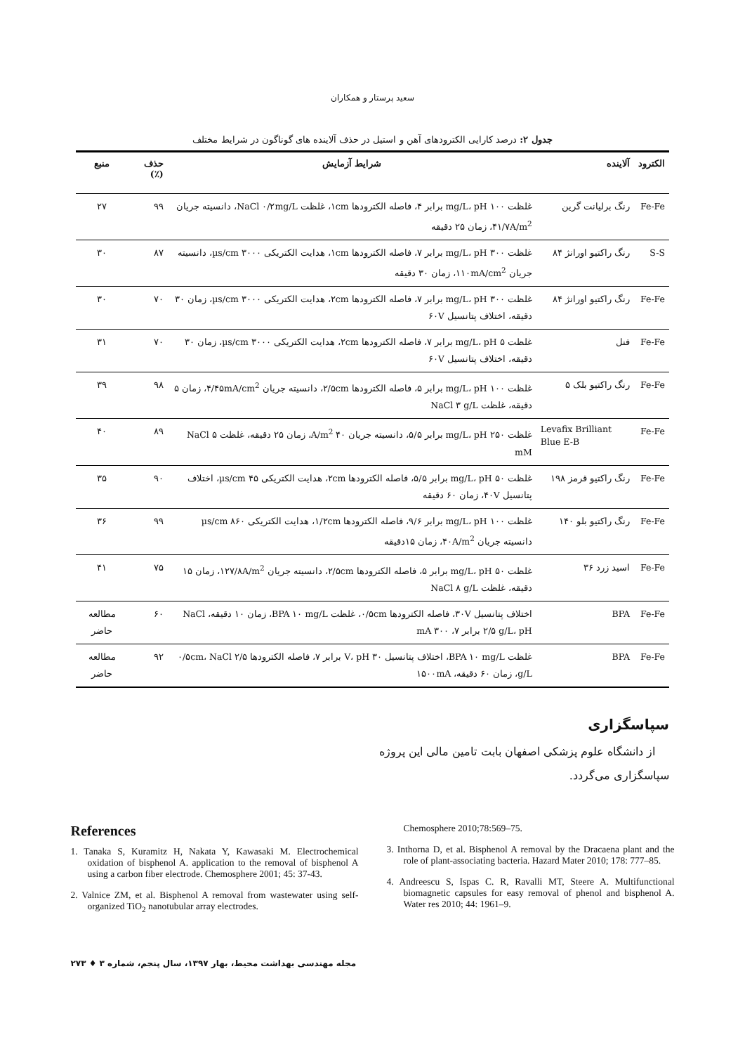سعید پرستار و همکاران
جدول ۲: درصد کارایی الکترودهای آهن و استیل در حذف آلاینده های گوناگون در شرایط مختلف
| الکترود | آلاینده | شرایط آزمایش | حذف (٪) | منبع |
| --- | --- | --- | --- | --- |
| Fe-Fe | رنگ برلیانت گرین | غلظت ۱۰۰ mg/L، pH برابر ۴، فاصله الکترودها ۱cm، غلظت NaCl ۰/۲mg/L، دانسیته جریان ۴۱/۷A/m<sup>2</sup>، زمان ۲۵ دقیقه | ۹۹ | ۲۷ |
| S-S | رنگ راکتیو اورانژ ۸۴ | غلظت ۳۰۰ mg/L، pH برابر ۷، فاصله الکترودها ۱cm، هدایت الکتریکی ۳۰۰۰ µs/cm، دانسیته جریان ۱۱۰mA/cm<sup>2</sup>، زمان ۳۰ دقیقه | ۸۷ | ۳۰ |
| Fe-Fe | رنگ راکتیو اورانژ ۸۴ | غلظت ۳۰۰ mg/L، pH برابر ۷، فاصله الکترودها ۲cm، هدایت الکتریکی ۳۰۰۰ µs/cm، زمان ۳۰ دقیقه، اختلاف پتانسیل ۶۰V | ۷۰ | ۳۰ |
| Fe-Fe | فنل | غلظت ۵ mg/L، pH برابر ۷، فاصله الکترودها ۲cm، هدایت الکتریکی ۳۰۰۰ µs/cm، زمان ۳۰ دقیقه، اختلاف پتانسیل ۶۰V | ۷۰ | ۳۱ |
| Fe-Fe | رنگ راکتیو بلک ۵ | غلظت ۱۰۰ mg/L، pH برابر ۵، فاصله الکترودها ۲/۵cm، دانسیته جریان ۴/۴۵mA/cm<sup>2</sup>، زمان ۵ دقیقه، غلظت NaCl ۳ g/L | ۹۸ | ۳۹ |
| Fe-Fe | Levafix Brilliant Blue E-B | غلظت ۲۵۰ mg/L، pH برابر ۵/۵، دانسیته جریان ۴۰ A/m<sup>2</sup>، زمان ۲۵ دقیقه، غلظت NaCl ۵ mM | ۸۹ | ۴۰ |
| Fe-Fe | رنگ راکتیو قرمز ۱۹۸ | غلظت ۵۰ mg/L، pH برابر ۵/۵، فاصله الکترودها ۲cm، هدایت الکتریکی ۴۵ µs/cm، اختلاف پتانسیل ۴۰V، زمان ۶۰ دقیقه | ۹۰ | ۳۵ |
| Fe-Fe | رنگ راکتیو بلو ۱۴۰ | غلظت ۱۰۰ mg/L، pH برابر ۹/۶، فاصله الکترودها ۱/۲cm، هدایت الکتریکی ۸۶۰ µs/cm دانسیته جریان ۴۰A/m<sup>2</sup>، زمان ۱۵دقیقه | ۹۹ | ۳۶ |
| Fe-Fe | اسید زرد ۳۶ | غلظت ۵۰ mg/L، pH برابر ۵، فاصله الکترودها ۲/۵cm، دانسیته جریان ۱۲۷/۸A/m<sup>2</sup>، زمان ۱۵ دقیقه، غلظت NaCl ۸ g/L | ۷۵ | ۴۱ |
| Fe-Fe | BPA | اختلاف پتانسیل ۳۰V، فاصله الکترودها ۰/۵cm، غلظت BPA ۱۰ mg/L، زمان ۱۰ دقیقه، NaCl ۲/۵ g/L، pH برابر ۷، mA ۳۰۰ | ۶۰ | مطالعه حاضر |
| Fe-Fe | BPA | غلظت BPA ۱۰ mg/L، اختلاف پتانسیل ۳۰ V، pH برابر ۷، فاصله الکترودها ۰/۵cm، NaCl ۲/۵ g/L، زمان ۶۰ دقیقه، ۱۵۰۰mA | ۹۲ | مطالعه حاضر |
سپاسگزاری
از دانشگاه علوم پزشکی اصفهان بابت تامین مالی این پروژه سپاسگزاری می‌گردد.
References
1. Tanaka S, Kuramitz H, Nakata Y, Kawasaki M. Electrochemical oxidation of bisphenol A. application to the removal of bisphenol A using a carbon fiber electrode. Chemosphere 2001; 45: 37-43.
2. Valnice ZM, et al. Bisphenol A removal from wastewater using self-organized TiO<sub>2</sub> nanotubular array electrodes.
Chemosphere 2010;78:569–75.
3. Inthorna D, et al. Bisphenol A removal by the Dracaena plant and the role of plant-associating bacteria. Hazard Mater 2010; 178: 777–85.
4. Andreescu S, Ispas C. R, Ravalli MT, Steere A. Multifunctional biomagnetic capsules for easy removal of phenol and bisphenol A. Water res 2010; 44: 1961–9.
مجله مهندسی بهداشت محیط، بهار ۱۳۹۷، سال پنجم، شماره ۳ ♦ ۲۷۳